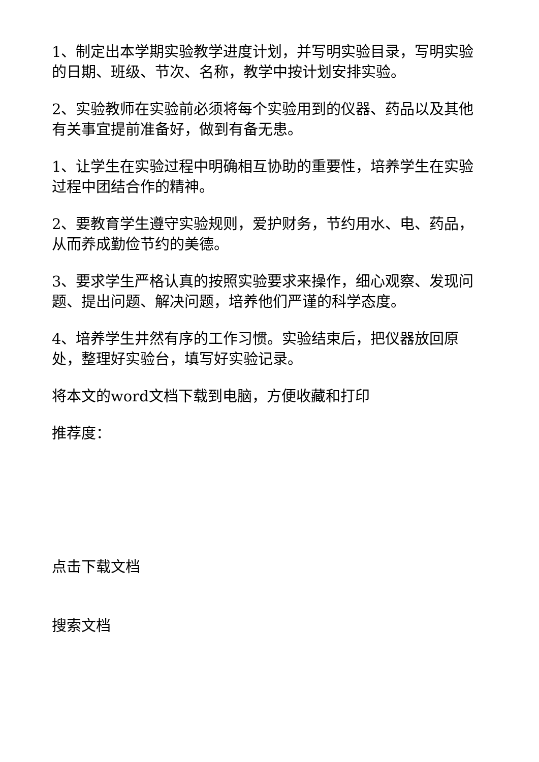1、制定出本学期实验教学进度计划，并写明实验目录，写明实验的日期、班级、节次、名称，教学中按计划安排实验。
2、实验教师在实验前必须将每个实验用到的仪器、药品以及其他有关事宜提前准备好，做到有备无患。
1、让学生在实验过程中明确相互协助的重要性，培养学生在实验过程中团结合作的精神。
2、要教育学生遵守实验规则，爱护财务，节约用水、电、药品，从而养成勤俭节约的美德。
3、要求学生严格认真的按照实验要求来操作，细心观察、发现问题、提出问题、解决问题，培养他们严谨的科学态度。
4、培养学生井然有序的工作习惯。实验结束后，把仪器放回原处，整理好实验台，填写好实验记录。
将本文的word文档下载到电脑，方便收藏和打印
推荐度：
点击下载文档
搜索文档